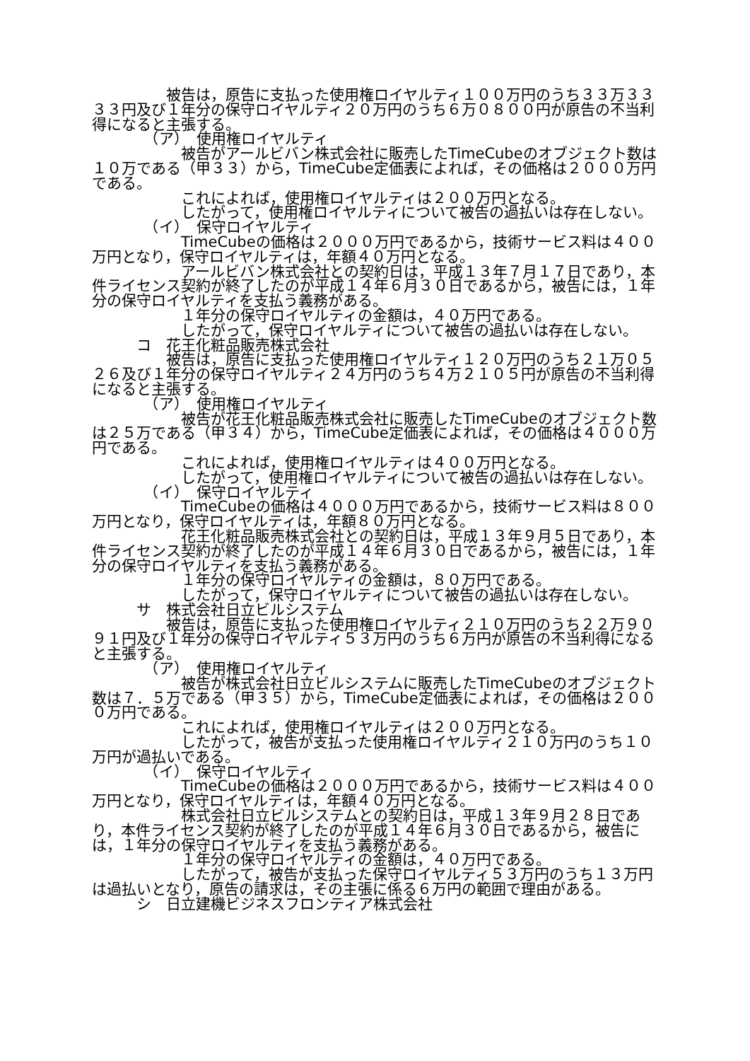被告は，原告に支払った使用権ロイヤルティ１００万円のうち３３万３３３３円及び１年分の保守ロイヤルティ２０万円のうち６万０８００円が原告の不当利得になると主張する。
　　　　（ア）　使用権ロイヤルティ
　　　　　　被告がアールビバン株式会社に販売したTimeCubeのオブジェクト数は１０万である（甲３３）から，TimeCube定価表によれば，その価格は２０００万円である。
　　　　　　これによれば，使用権ロイヤルティは２００万円となる。
　　　　　　したがって，使用権ロイヤルティについて被告の過払いは存在しない。
　　　　（イ）　保守ロイヤルティ
　　　　　　TimeCubeの価格は２０００万円であるから，技術サービス料は４００万円となり，保守ロイヤルティは，年額４０万円となる。
　　　　　　アールビバン株式会社との契約日は，平成１３年７月１７日であり，本件ライセンス契約が終了したのが平成１４年６月３０日であるから，被告には，１年分の保守ロイヤルティを支払う義務がある。
　　　　　　１年分の保守ロイヤルティの金額は，４０万円である。
　　　　　　したがって，保守ロイヤルティについて被告の過払いは存在しない。
　　　コ　花王化粧品販売株式会社
　　　　　被告は，原告に支払った使用権ロイヤルティ１２０万円のうち２１万０５２６及び１年分の保守ロイヤルティ２４万円のうち４万２１０５円が原告の不当利得になると主張する。
　　　　（ア）　使用権ロイヤルティ
　　　　　　被告が花王化粧品販売株式会社に販売したTimeCubeのオブジェクト数は２５万である（甲３４）から，TimeCube定価表によれば，その価格は４０００万円である。
　　　　　　これによれば，使用権ロイヤルティは４００万円となる。
　　　　　　したがって，使用権ロイヤルティについて被告の過払いは存在しない。
　　　　（イ）　保守ロイヤルティ
　　　　　　TimeCubeの価格は４０００万円であるから，技術サービス料は８００万円となり，保守ロイヤルティは，年額８０万円となる。
　　　　　　花王化粧品販売株式会社との契約日は，平成１３年９月５日であり，本件ライセンス契約が終了したのが平成１４年６月３０日であるから，被告には，１年分の保守ロイヤルティを支払う義務がある。
　　　　　　１年分の保守ロイヤルティの金額は，８０万円である。
　　　　　　したがって，保守ロイヤルティについて被告の過払いは存在しない。
　　　サ　株式会社日立ビルシステム
　　　　　被告は，原告に支払った使用権ロイヤルティ２１０万円のうち２２万９０９１円及び１年分の保守ロイヤルティ５３万円のうち６万円が原告の不当利得になると主張する。
　　　　（ア）　使用権ロイヤルティ
　　　　　　被告が株式会社日立ビルシステムに販売したTimeCubeのオブジェクト数は７．５万である（甲３５）から，TimeCube定価表によれば，その価格は２０００万円である。
　　　　　　これによれば，使用権ロイヤルティは２００万円となる。
　　　　　　したがって，被告が支払った使用権ロイヤルティ２１０万円のうち１０万円が過払いである。
　　　　（イ）　保守ロイヤルティ
　　　　　　TimeCubeの価格は２０００万円であるから，技術サービス料は４００万円となり，保守ロイヤルティは，年額４０万円となる。
　　　　　　株式会社日立ビルシステムとの契約日は，平成１３年９月２８日であり，本件ライセンス契約が終了したのが平成１４年６月３０日であるから，被告には，１年分の保守ロイヤルティを支払う義務がある。
　　　　　　１年分の保守ロイヤルティの金額は，４０万円である。
　　　　　　したがって，被告が支払った保守ロイヤルティ５３万円のうち１３万円は過払いとなり，原告の請求は，その主張に係る６万円の範囲で理由がある。
　　　シ　日立建機ビジネスフロンティア株式会社